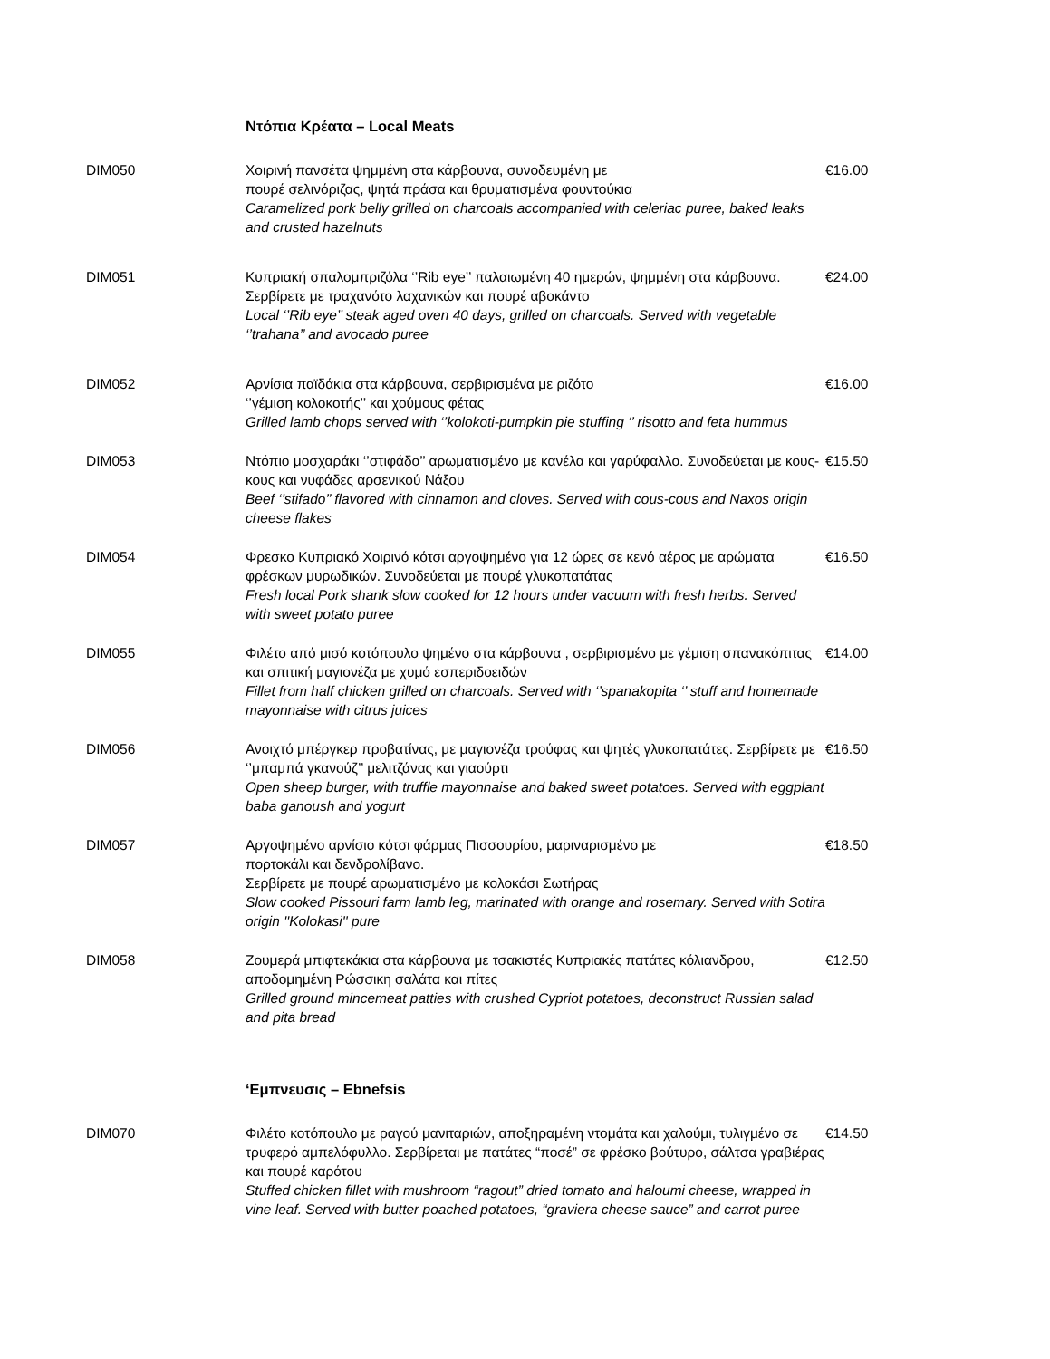Ντόπια Κρέατα – Local Meats
DIM050 Χοιρινή πανσέτα ψημμένη στα κάρβουνα, συνοδευμένη με
πουρέ σελινόριζας, ψητά πράσα και θρυματισμένα φουντούκια
Caramelized pork belly grilled on charcoals accompanied with celeriac puree, baked leaks and crusted hazelnuts
€16.00
DIM051 Κυπριακή σπαλομπριζόλα ‘’Rib eye’’ παλαιωμένη 40 ημερών, ψημμένη στα κάρβουνα. Σερβίρετε με τραχανότο λαχανικών και πουρέ αβοκάντο
Local ‘’Rib eye’’ steak aged oven 40 days, grilled on charcoals. Served with vegetable ‘’trahana’’ and avocado puree
€24.00
DIM052 Αρνίσια παϊδάκια στα κάρβουνα, σερβιρισμένα με ριζότο
‘’γέμιση κολοκοτής’’ και χούμους φέτας
Grilled lamb chops served with ‘’kolokoti-pumpkin pie stuffing ‘’ risotto and feta hummus
€16.00
DIM053 Ντόπιο μοσχαράκι ‘’στιφάδο’’ αρωματισμένο με κανέλα και γαρύφαλλο. Συνοδεύεται με κους-κους και νυφάδες αρσενικού Νάξου
Beef ‘’stifado’’ flavored with cinnamon and cloves. Served with cous-cous and Naxos origin cheese flakes
€15.50
DIM054 Φρεσκο Κυπριακό Χοιρινό κότσι αργοψημένο για 12 ώρες σε κενό αέρος με αρώματα φρέσκων μυρωδικών. Συνοδεύεται με πουρέ γλυκοπατάτας
Fresh local Pork shank slow cooked for 12 hours under vacuum with fresh herbs. Served with sweet potato puree
€16.50
DIM055 Φιλέτο από μισό κοτόπουλο ψημένο στα κάρβουνα , σερβιρισμένο με γέμιση σπανακόπιτας και σπιτική μαγιονέζα με χυμό εσπεριδοειδών
Fillet from half chicken grilled on charcoals. Served with ‘’spanakopita ‘’ stuff and homemade mayonnaise with citrus juices
€14.00
DIM056 Ανοιχτό μπέργκερ προβατίνας, με μαγιονέζα τρούφας και ψητές γλυκοπατάτες. Σερβίρετε με ‘’μπαμπά γκανούζ’’ μελιτζάνας και γιαούρτι
Open sheep burger, with truffle mayonnaise and baked sweet potatoes. Served with eggplant baba ganoush and yogurt
€16.50
DIM057 Αργοψημένο αρνίσιο κότσι φάρμας Πισσουρίου, μαριναρισμένο με
πορτοκάλι και δενδρολίβανο.
Σερβίρετε με πουρέ αρωματισμένο με κολοκάσι Σωτήρας
Slow cooked Pissouri farm lamb leg, marinated with orange and rosemary. Served with Sotira origin ''Kolokasi'' pure
€18.50
DIM058 Ζουμερά μπιφτεκάκια στα κάρβουνα με τσακιστές Κυπριακές πατάτες κόλιανδρου, αποδομημένη Ρώσσικη σαλάτα και πίτες
Grilled ground mincemeat patties with crushed Cypriot potatoes, deconstruct Russian salad and pita bread
€12.50
‘Εμπνευσις – Ebnefsis
DIM070 Φιλέτο κοτόπουλο με ραγού μανιταριών, αποξηραμένη ντομάτα και χαλούμι, τυλιγμένο σε τρυφερό αμπελόφυλλο. Σερβίρεται με πατάτες “ποσέ” σε φρέσκο βούτυρο, σάλτσα γραβιέρας και πουρέ καρότου
Stuffed chicken fillet with mushroom “ragout” dried tomato and haloumi cheese, wrapped in vine leaf. Served with butter poached potatoes, “graviera cheese sauce” and carrot puree
€14.50